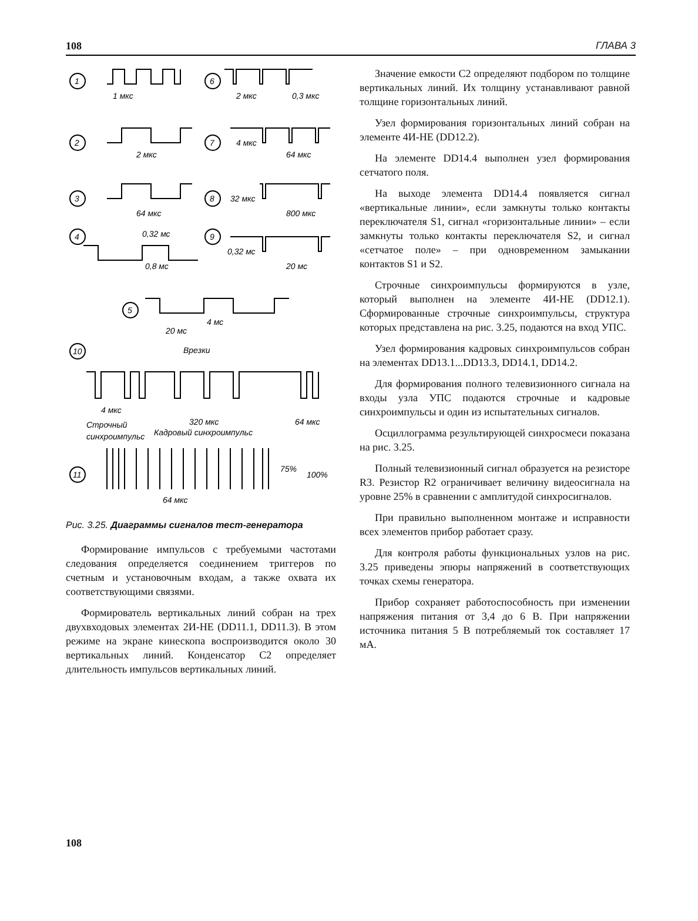108 ГЛАВА 3
1
1 мкс
6
2 мкс
0,3 мкс
2
2 мкс
7
4 мкс
64 мкс
3
64 мкс
8
32 мкс
800 мкс
4
0,32 мс
0,8 мс
9
0,32 мс
20 мс
5
4 мс
20 мс
10
Врезки
4 мкс
Строчный
синхроимпульс
320 мкс
Кадровый синхроимпульс
64 мкс
11
64 мкс
75%
100%
Рис. 3.25. Диаграммы сигналов тест-генератора
Формирование импульсов с требуемыми частотами следования определяется соединением триггеров по счетным и установочным входам, а также охвата их соответствующими связями.
Формирователь вертикальных линий собран на трех двухвходовых элементах 2И-НЕ (DD11.1, DD11.3). В этом режиме на экране кинескопа воспроизводится около 30 вертикальных линий. Конденсатор C2 определяет длительность импульсов вертикальных линий.
Значение емкости C2 определяют подбором по толщине вертикальных линий. Их толщину устанавливают равной толщине горизонтальных линий.
Узел формирования горизонтальных линий собран на элементе 4И-НЕ (DD12.2).
На элементе DD14.4 выполнен узел формирования сетчатого поля.
На выходе элемента DD14.4 появляется сигнал «вертикальные линии», если замкнуты только контакты переключателя S1, сигнал «горизонтальные линии» – если замкнуты только контакты переключателя S2, и сигнал «сетчатое поле» – при одновременном замыкании контактов S1 и S2.
Строчные синхроимпульсы формируются в узле, который выполнен на элементе 4И-НЕ (DD12.1). Сформированные строчные синхроимпульсы, структура которых представлена на рис. 3.25, подаются на вход УПС.
Узел формирования кадровых синхроимпульсов собран на элементах DD13.1...DD13.3, DD14.1, DD14.2.
Для формирования полного телевизионного сигнала на входы узла УПС подаются строчные и кадровые синхроимпульсы и один из испытательных сигналов.
Осциллограмма результирующей синхросмеси показана на рис. 3.25.
Полный телевизионный сигнал образуется на резисторе R3. Резистор R2 ограничивает величину видеосигнала на уровне 25% в сравнении с амплитудой синхросигналов.
При правильно выполненном монтаже и исправности всех элементов прибор работает сразу.
Для контроля работы функциональных узлов на рис. 3.25 приведены эпюры напряжений в соответствующих точках схемы генератора.
Прибор сохраняет работоспособность при изменении напряжения питания от 3,4 до 6 В. При напряжении источника питания 5 В потребляемый ток составляет 17 мА.
108